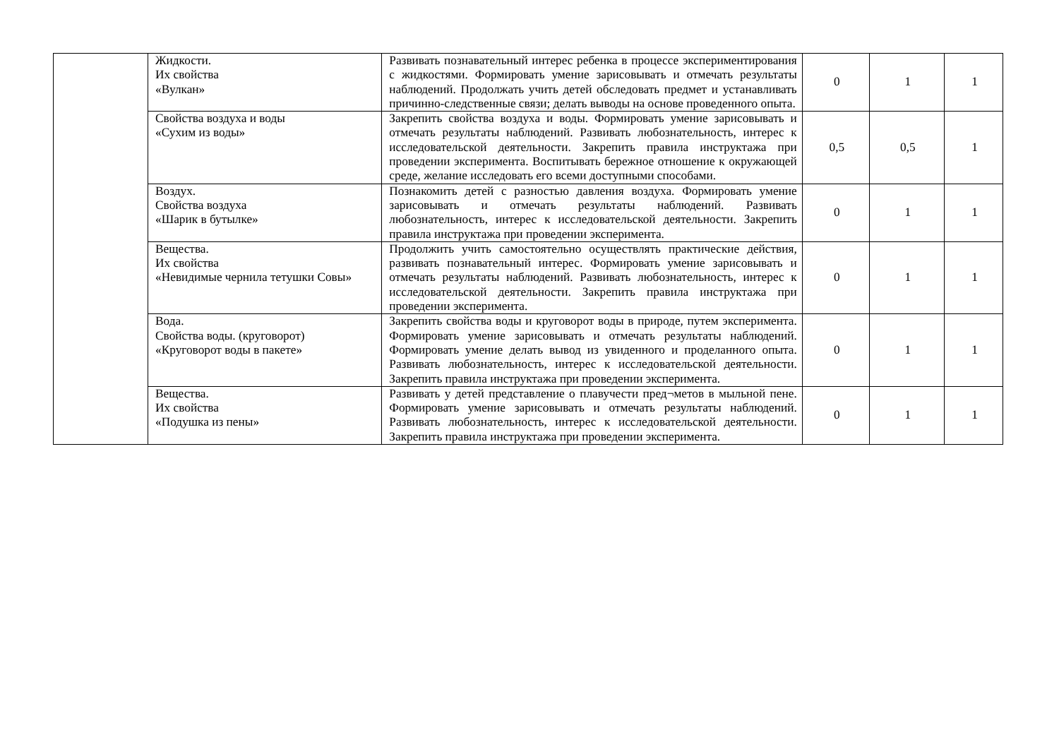| | Жидкости. Их свойства «Вулкан» | Развивать познавательный интерес ребенка в процессе экспериментирования с жидкостями. Формировать умение зарисовывать и отмечать результаты наблюдений. Продолжать учить детей обследовать предмет и устанавливать причинно-следственные связи; делать выводы на основе проведенного опыта. | 0 | 1 | 1 |
| | Свойства воздуха и воды «Сухим из воды» | Закрепить свойства воздуха и воды. Формировать умение зарисовывать и отмечать результаты наблюдений. Развивать любознательность, интерес к исследовательской деятельности. Закрепить правила инструктажа при проведении эксперимента. Воспитывать бережное отношение к окружающей среде, желание исследовать его всеми доступными способами. | 0,5 | 0,5 | 1 |
| | Воздух. Свойства воздуха «Шарик в бутылке» | Познакомить детей с разностью давления воздуха. Формировать умение зарисовывать и отмечать результаты наблюдений. Развивать любознательность, интерес к исследовательской деятельности. Закрепить правила инструктажа при проведении эксперимента. | 0 | 1 | 1 |
| | Вещества. Их свойства «Невидимые чернила тетушки Совы» | Продолжить учить самостоятельно осуществлять практические действия, развивать познавательный интерес. Формировать умение зарисовывать и отмечать результаты наблюдений. Развивать любознательность, интерес к исследовательской деятельности. Закрепить правила инструктажа при проведении эксперимента. | 0 | 1 | 1 |
| | Вода. Свойства воды. (круговорот) «Круговорот воды в пакете» | Закрепить свойства воды и круговорот воды в природе, путем эксперимента. Формировать умение зарисовывать и отмечать результаты наблюдений. Формировать умение делать вывод из увиденного и проделанного опыта. Развивать любознательность, интерес к исследовательской деятельности. Закрепить правила инструктажа при проведении эксперимента. | 0 | 1 | 1 |
| | Вещества. Их свойства «Подушка из пены» | Развивать у детей представление о плавучести пред¬метов в мыльной пене. Формировать умение зарисовывать и отмечать результаты наблюдений. Развивать любознательность, интерес к исследовательской деятельности. Закрепить правила инструктажа при проведении эксперимента. | 0 | 1 | 1 |